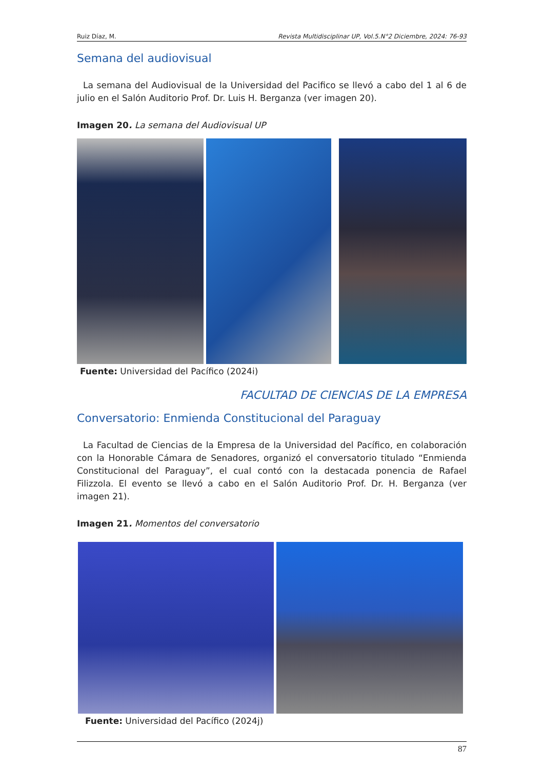Ruiz Díaz, M. Revista Multidisciplinar UP, Vol.5.N°2 Diciembre, 2024: 76-93
Semana del audiovisual
La semana del Audiovisual de la Universidad del Pacifico se llevó a cabo del 1 al 6 de julio en el Salón Auditorio Prof. Dr. Luis H. Berganza (ver imagen 20).
Imagen 20. La semana del Audiovisual UP
Fuente: Universidad del Pacífico (2024i)
FACULTAD DE CIENCIAS DE LA EMPRESA
Conversatorio: Enmienda Constitucional del Paraguay
La Facultad de Ciencias de la Empresa de la Universidad del Pacífico, en colaboración con la Honorable Cámara de Senadores, organizó el conversatorio titulado “Enmienda Constitucional del Paraguay”, el cual contó con la destacada ponencia de Rafael Filizzola. El evento se llevó a cabo en el Salón Auditorio Prof. Dr. H. Berganza (ver imagen 21).
Imagen 21. Momentos del conversatorio
Fuente: Universidad del Pacífico (2024j)
87